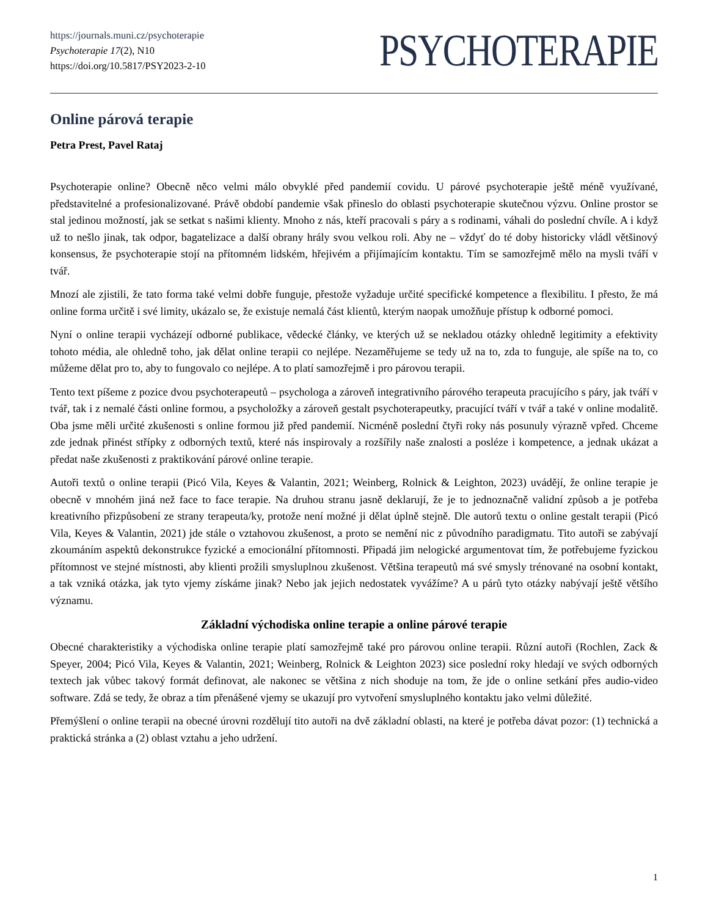https://journals.muni.cz/psychoterapie
Psychoterapie 17(2), N10
https://doi.org/10.5817/PSY2023-2-10
PSYCHOTERAPIE
Online párová terapie
Petra Prest, Pavel Rataj
Psychoterapie online? Obecně něco velmi málo obvyklé před pandemií covidu. U párové psychoterapie ještě méně využívané, představitelné a profesionalizované. Právě období pandemie však přineslo do oblasti psychoterapie skutečnou výzvu. Online prostor se stal jedinou možností, jak se setkat s našimi klienty. Mnoho z nás, kteří pracovali s páry a s rodinami, váhali do poslední chvíle. A i když už to nešlo jinak, tak odpor, bagatelizace a další obrany hrály svou velkou roli. Aby ne – vždyť do té doby historicky vládl většinový konsensus, že psychoterapie stojí na přítomném lidském, hřejivém a přijímajícím kontaktu. Tím se samozřejmě mělo na mysli tváří v tvář.
Mnozí ale zjistili, že tato forma také velmi dobře funguje, přestože vyžaduje určité specifické kompetence a flexibilitu. I přesto, že má online forma určitě i své limity, ukázalo se, že existuje nemalá část klientů, kterým naopak umožňuje přístup k odborné pomoci.
Nyní o online terapii vycházejí odborné publikace, vědecké články, ve kterých už se nekladou otázky ohledně legitimity a efektivity tohoto média, ale ohledně toho, jak dělat online terapii co nejlépe. Nezaměřujeme se tedy už na to, zda to funguje, ale spíše na to, co můžeme dělat pro to, aby to fungovalo co nejlépe. A to platí samozřejmě i pro párovou terapii.
Tento text píšeme z pozice dvou psychoterapeutů – psychologa a zároveň integrativního párového terapeuta pracujícího s páry, jak tváří v tvář, tak i z nemalé části online formou, a psycholožky a zároveň gestalt psychoterapeutky, pracující tváří v tvář a také v online modalitě. Oba jsme měli určité zkušenosti s online formou již před pandemií. Nicméně poslední čtyři roky nás posunuly výrazně vpřed. Chceme zde jednak přinést střípky z odborných textů, které nás inspirovaly a rozšířily naše znalosti a posléze i kompetence, a jednak ukázat a předat naše zkušenosti z praktikování párové online terapie.
Autoři textů o online terapii (Picó Vila, Keyes & Valantin, 2021; Weinberg, Rolnick & Leighton, 2023) uvádějí, že online terapie je obecně v mnohém jiná než face to face terapie. Na druhou stranu jasně deklarují, že je to jednoznačně validní způsob a je potřeba kreativního přizpůsobení ze strany terapeuta/ky, protože není možné ji dělat úplně stejně. Dle autorů textu o online gestalt terapii (Picó Vila, Keyes & Valantin, 2021) jde stále o vztahovou zkušenost, a proto se nemění nic z původního paradigmatu. Tito autoři se zabývají zkoumáním aspektů dekonstrukce fyzické a emocionální přítomnosti. Připadá jim nelogické argumentovat tím, že potřebujeme fyzickou přítomnost ve stejné místnosti, aby klienti prožili smysluplnou zkušenost. Většina terapeutů má své smysly trénované na osobní kontakt, a tak vzniká otázka, jak tyto vjemy získáme jinak? Nebo jak jejich nedostatek vyvážíme? A u párů tyto otázky nabývají ještě většího významu.
Základní východiska online terapie a online párové terapie
Obecné charakteristiky a východiska online terapie platí samozřejmě také pro párovou online terapii. Různí autoři (Rochlen, Zack & Speyer, 2004; Picó Vila, Keyes & Valantin, 2021; Weinberg, Rolnick & Leighton 2023) sice poslední roky hledají ve svých odborných textech jak vůbec takový formát definovat, ale nakonec se většina z nich shoduje na tom, že jde o online setkání přes audio-video software. Zdá se tedy, že obraz a tím přenášené vjemy se ukazují pro vytvoření smysluplného kontaktu jako velmi důležité.
Přemýšlení o online terapii na obecné úrovni rozdělují tito autoři na dvě základní oblasti, na které je potřeba dávat pozor: (1) technická a praktická stránka a (2) oblast vztahu a jeho udržení.
1